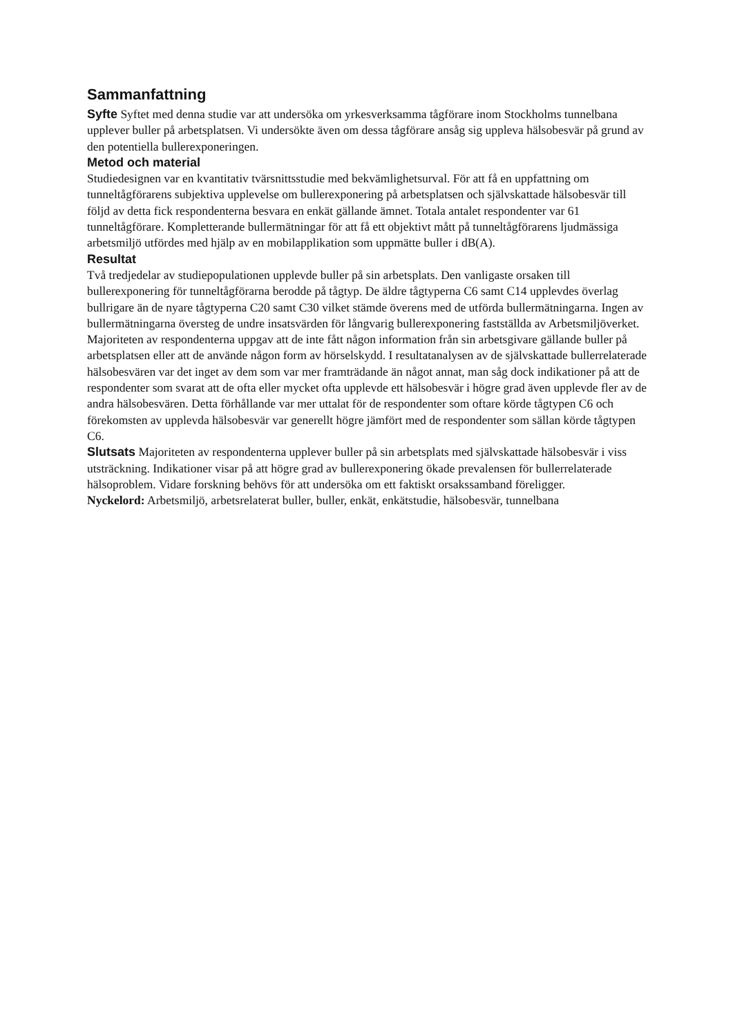Sammanfattning
Syfte Syftet med denna studie var att undersöka om yrkesverksamma tågförare inom Stockholms tunnelbana upplever buller på arbetsplatsen. Vi undersökte även om dessa tågförare ansåg sig uppleva hälsobesvär på grund av den potentiella bullerexponeringen.
Metod och material
Studiedesignen var en kvantitativ tvärsnittsstudie med bekvämlighetsurval. För att få en uppfattning om tunneltågförarens subjektiva upplevelse om bullerexponering på arbetsplatsen och självskattade hälsobesvär till följd av detta fick respondenterna besvara en enkät gällande ämnet. Totala antalet respondenter var 61 tunneltågförare. Kompletterande bullermätningar för att få ett objektivt mått på tunneltågförarens ljudmässiga arbetsmiljö utfördes med hjälp av en mobilapplikation som uppmätte buller i dB(A).
Resultat
Två tredjedelar av studiepopulationen upplevde buller på sin arbetsplats. Den vanligaste orsaken till bullerexponering för tunneltågförarna berodde på tågtyp. De äldre tågtyperna C6 samt C14 upplevdes överlag bullrigare än de nyare tågtyperna C20 samt C30 vilket stämde överens med de utförda bullermätningarna. Ingen av bullermätningarna översteg de undre insatsvärden för långvarig bullerexponering fastställda av Arbetsmiljöverket. Majoriteten av respondenterna uppgav att de inte fått någon information från sin arbetsgivare gällande buller på arbetsplatsen eller att de använde någon form av hörselskydd. I resultatanalysen av de självskattade bullerrelaterade hälsobesvären var det inget av dem som var mer framträdande än något annat, man såg dock indikationer på att de respondenter som svarat att de ofta eller mycket ofta upplevde ett hälsobesvär i högre grad även upplevde fler av de andra hälsobesvären. Detta förhållande var mer uttalat för de respondenter som oftare körde tågtypen C6 och förekomsten av upplevda hälsobesvär var generellt högre jämfört med de respondenter som sällan körde tågtypen C6.
Slutsats Majoriteten av respondenterna upplever buller på sin arbetsplats med självskattade hälsobesvär i viss utsträckning. Indikationer visar på att högre grad av bullerexponering ökade prevalensen för bullerrelaterade hälsoproblem. Vidare forskning behövs för att undersöka om ett faktiskt orsakssamband föreligger.
Nyckelord: Arbetsmiljö, arbetsrelaterat buller, buller, enkät, enkätstudie, hälsobesvär, tunnelbana